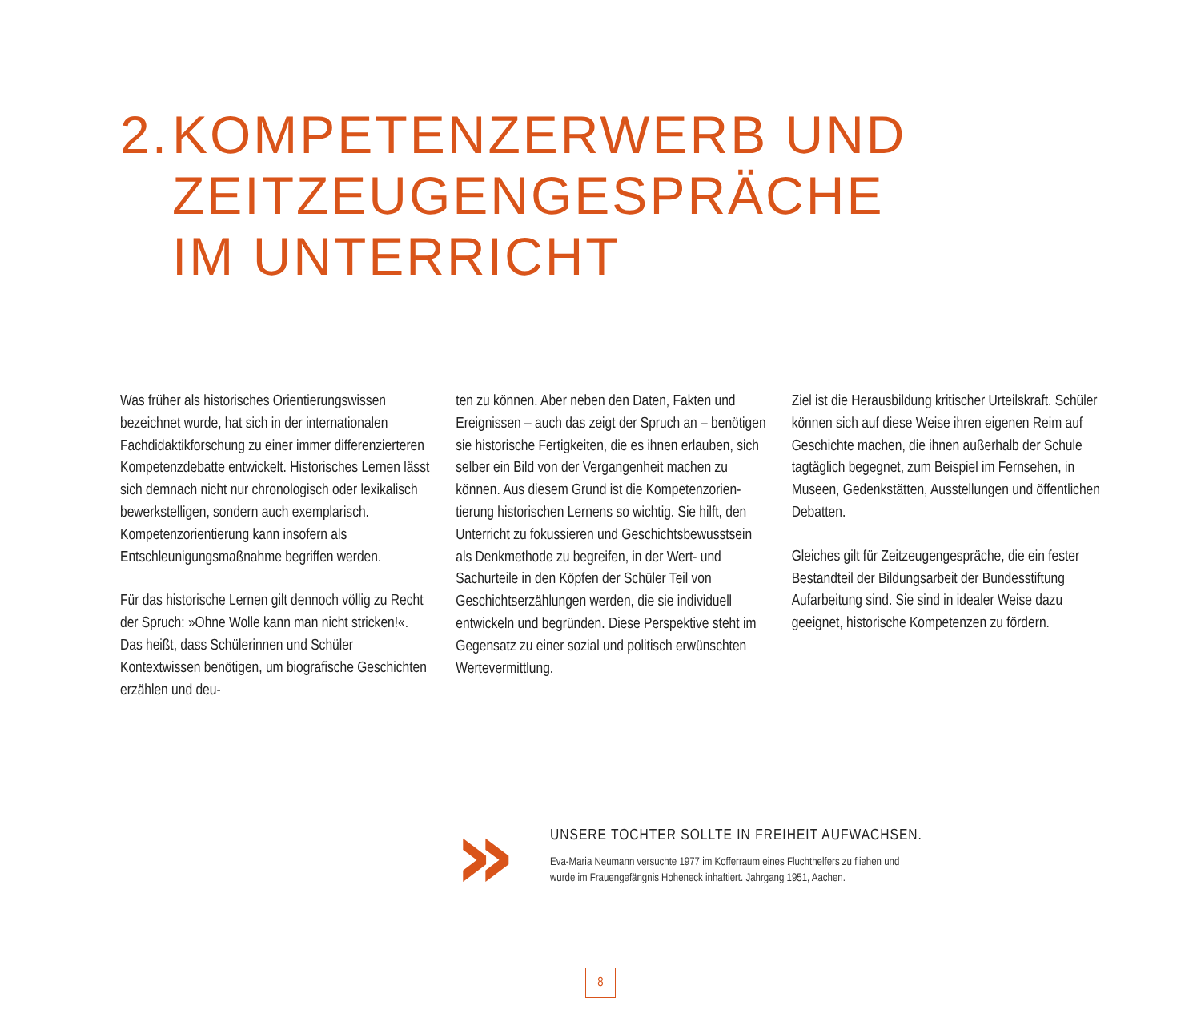2. KOMPETENZERWERB UND
ZEITZEUGENGESPRÄCHE
IM UNTERRICHT
Was früher als historisches Orientierungs­wissen bezeichnet wurde, hat sich in der internationalen Fachdidaktikforschung zu einer immer differenzierteren Kompetenz­debatte entwickelt. Historisches Lernen lässt sich demnach nicht nur chronologisch oder lexikalisch bewerkstelligen, sondern auch exemplarisch. Kompetenzorientierung kann insofern als Entschleunigungsmaß­nahme begriffen werden.
Für das historische Lernen gilt dennoch völlig zu Recht der Spruch: »Ohne Wolle kann man nicht stricken!«. Das heißt, dass Schülerinnen und Schüler Kontextwissen benötigen, um biografische Geschichten erzählen und deu-
ten zu können. Aber neben den Daten, Fakten und Ereignissen – auch das zeigt der Spruch an – benötigen sie historische Fertigkeiten, die es ihnen erlauben, sich selber ein Bild von der Vergangenheit machen zu können. Aus diesem Grund ist die Kompetenzorien­tierung historischen Lernens so wichtig. Sie hilft, den Unterricht zu fokussieren und Geschichtsbewusstsein als Denkmethode zu begreifen, in der Wert- und Sachurteile in den Köpfen der Schüler Teil von Geschichtserzäh­lungen werden, die sie individuell entwickeln und begründen. Diese Perspektive steht im Gegensatz zu einer sozial und politisch erwünschten Wertevermittlung.
Ziel ist die Herausbildung kritischer Urteils­kraft. Schüler können sich auf diese Weise ihren eigenen Reim auf Geschichte machen, die ihnen außerhalb der Schule tagtäglich begegnet, zum Beispiel im Fernsehen, in Museen, Gedenkstätten, Ausstellungen und öffentlichen Debatten.
Gleiches gilt für Zeitzeugengespräche, die ein fester Bestandteil der Bildungsarbeit der Bundesstiftung Aufarbeitung sind. Sie sind in idealer Weise dazu geeignet, historische Kompetenzen zu fördern.
»
UNSERE TOCHTER SOLLTE IN FREIHEIT AUFWACHSEN.
Eva-Maria Neumann versuchte 1977 im Kofferraum eines Fluchthelfers zu fliehen und
wurde im Frauengefängnis Hoheneck inhaftiert. Jahrgang 1951, Aachen.
8